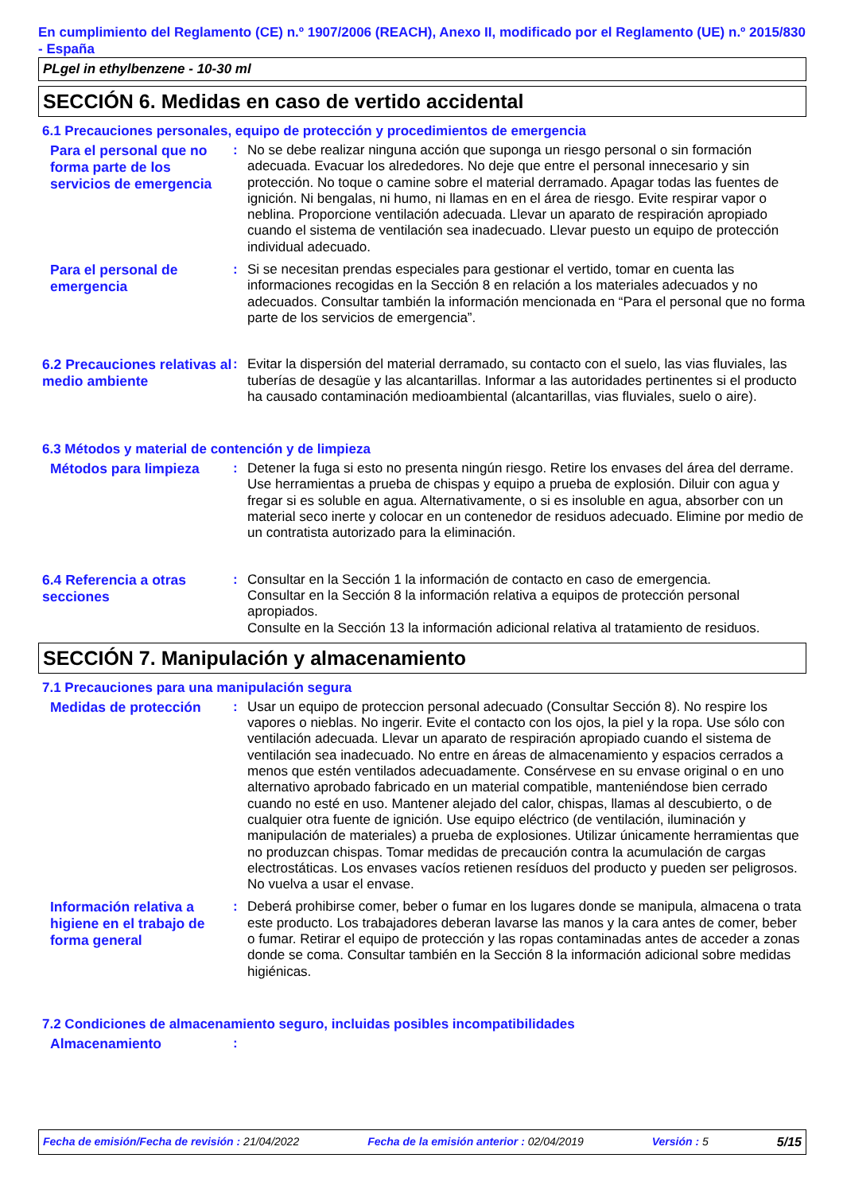En cumplimiento del Reglamento (CE) n.º 1907/2006 (REACH), Anexo II, modificado por el Reglamento (UE) n.º 2015/830 - España
PLgel in ethylbenzene - 10-30 ml
SECCIÓN 6. Medidas en caso de vertido accidental
6.1 Precauciones personales, equipo de protección y procedimientos de emergencia
Para el personal que no forma parte de los servicios de emergencia
: No se debe realizar ninguna acción que suponga un riesgo personal o sin formación adecuada. Evacuar los alrededores. No deje que entre el personal innecesario y sin protección. No toque o camine sobre el material derramado. Apagar todas las fuentes de ignición. Ni bengalas, ni humo, ni llamas en en el área de riesgo. Evite respirar vapor o neblina. Proporcione ventilación adecuada. Llevar un aparato de respiración apropiado cuando el sistema de ventilación sea inadecuado. Llevar puesto un equipo de protección individual adecuado.
Para el personal de emergencia
: Si se necesitan prendas especiales para gestionar el vertido, tomar en cuenta las informaciones recogidas en la Sección 8 en relación a los materiales adecuados y no adecuados. Consultar también la información mencionada en “Para el personal que no forma parte de los servicios de emergencia”.
6.2 Precauciones relativas al medio ambiente
: Evitar la dispersión del material derramado, su contacto con el suelo, las vias fluviales, las tuberías de desagüe y las alcantarillas. Informar a las autoridades pertinentes si el producto ha causado contaminación medioambiental (alcantarillas, vias fluviales, suelo o aire).
6.3 Métodos y material de contención y de limpieza
Métodos para limpieza
: Detener la fuga si esto no presenta ningún riesgo. Retire los envases del área del derrame. Use herramientas a prueba de chispas y equipo a prueba de explosión. Diluir con agua y fregar si es soluble en agua. Alternativamente, o si es insoluble en agua, absorber con un material seco inerte y colocar en un contenedor de residuos adecuado. Elimine por medio de un contratista autorizado para la eliminación.
6.4 Referencia a otras secciones
: Consultar en la Sección 1 la información de contacto en caso de emergencia.
Consultar en la Sección 8 la información relativa a equipos de protección personal apropiados.
Consulte en la Sección 13 la información adicional relativa al tratamiento de residuos.
SECCIÓN 7. Manipulación y almacenamiento
7.1 Precauciones para una manipulación segura
Medidas de protección
: Usar un equipo de proteccion personal adecuado (Consultar Sección 8). No respire los vapores o nieblas. No ingerir. Evite el contacto con los ojos, la piel y la ropa. Use sólo con ventilación adecuada. Llevar un aparato de respiración apropiado cuando el sistema de ventilación sea inadecuado. No entre en áreas de almacenamiento y espacios cerrados a menos que estén ventilados adecuadamente. Consérvese en su envase original o en uno alternativo aprobado fabricado en un material compatible, manteniéndose bien cerrado cuando no esté en uso. Mantener alejado del calor, chispas, llamas al descubierto, o de cualquier otra fuente de ignición. Use equipo eléctrico (de ventilación, iluminación y manipulación de materiales) a prueba de explosiones. Utilizar únicamente herramientas que no produzcan chispas. Tomar medidas de precaución contra la acumulación de cargas electrostáticas. Los envases vacíos retienen resíduos del producto y pueden ser peligrosos. No vuelva a usar el envase.
Información relativa a higiene en el trabajo de forma general
: Deberá prohibirse comer, beber o fumar en los lugares donde se manipula, almacena o trata este producto. Los trabajadores deberan lavarse las manos y la cara antes de comer, beber o fumar. Retirar el equipo de protección y las ropas contaminadas antes de acceder a zonas donde se coma. Consultar también en la Sección 8 la información adicional sobre medidas higiénicas.
7.2 Condiciones de almacenamiento seguro, incluidas posibles incompatibilidades
Almacenamiento
:
Fecha de emisión/Fecha de revisión : 21/04/2022 Fecha de la emisión anterior : 02/04/2019 Versión : 5 5/15